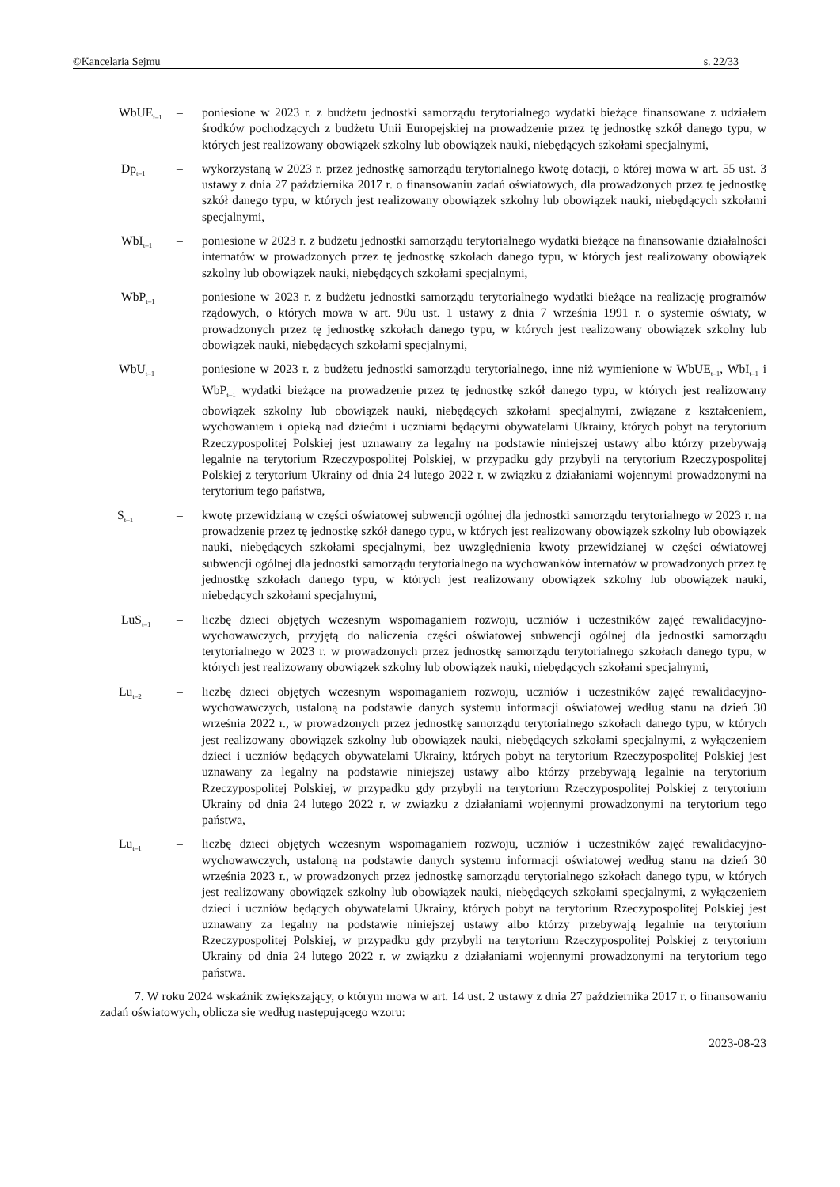©Kancelaria Sejmu s. 22/33
WbUE<sub>t–1</sub>
– poniesione w 2023 r. z budżetu jednostki samorządu terytorialnego wydatki bieżące finansowane z udziałem środków pochodzących z budżetu Unii Europejskiej na prowadzenie przez tę jednostkę szkół danego typu, w których jest realizowany obowiązek szkolny lub obowiązek nauki, niebędących szkołami specjalnymi,
Dp<sub>t–1</sub>
– wykorzystaną w 2023 r. przez jednostkę samorządu terytorialnego kwotę dotacji, o której mowa w art. 55 ust. 3 ustawy z dnia 27 października 2017 r. o finansowaniu zadań oświatowych, dla prowadzonych przez tę jednostkę szkół danego typu, w których jest realizowany obowiązek szkolny lub obowiązek nauki, niebędących szkołami specjalnymi,
WbI<sub>t–1</sub>
– poniesione w 2023 r. z budżetu jednostki samorządu terytorialnego wydatki bieżące na finansowanie działalności internatów w prowadzonych przez tę jednostkę szkołach danego typu, w których jest realizowany obowiązek szkolny lub obowiązek nauki, niebędących szkołami specjalnymi,
WbP<sub>t–1</sub>
– poniesione w 2023 r. z budżetu jednostki samorządu terytorialnego wydatki bieżące na realizację programów rządowych, o których mowa w art. 90u ust. 1 ustawy z dnia 7 września 1991 r. o systemie oświaty, w prowadzonych przez tę jednostkę szkołach danego typu, w których jest realizowany obowiązek szkolny lub obowiązek nauki, niebędących szkołami specjalnymi,
WbU<sub>t–1</sub>
– poniesione w 2023 r. z budżetu jednostki samorządu terytorialnego, inne niż wymienione w WbUE<sub>t–1</sub>, WbI<sub>t–1</sub> i WbP<sub>t–1</sub> wydatki bieżące na prowadzenie przez tę jednostkę szkół danego typu, w których jest realizowany obowiązek szkolny lub obowiązek nauki, niebędących szkołami specjalnymi, związane z kształceniem, wychowaniem i opieką nad dziećmi i uczniami będącymi obywatelami Ukrainy, których pobyt na terytorium Rzeczypospolitej Polskiej jest uznawany za legalny na podstawie niniejszej ustawy albo którzy przebywają legalnie na terytorium Rzeczypospolitej Polskiej, w przypadku gdy przybyli na terytorium Rzeczypospolitej Polskiej z terytorium Ukrainy od dnia 24 lutego 2022 r. w związku z działaniami wojennymi prowadzonymi na terytorium tego państwa,
S<sub>t–1</sub>
– kwotę przewidzianą w części oświatowej subwencji ogólnej dla jednostki samorządu terytorialnego w 2023 r. na prowadzenie przez tę jednostkę szkół danego typu, w których jest realizowany obowiązek szkolny lub obowiązek nauki, niebędących szkołami specjalnymi, bez uwzględnienia kwoty przewidzianej w części oświatowej subwencji ogólnej dla jednostki samorządu terytorialnego na wychowanków internatów w prowadzonych przez tę jednostkę szkołach danego typu, w których jest realizowany obowiązek szkolny lub obowiązek nauki, niebędących szkołami specjalnymi,
LuS<sub>t–1</sub>
– liczbę dzieci objętych wczesnym wspomaganiem rozwoju, uczniów i uczestników zajęć rewalidacyjno-wychowawczych, przyjętą do naliczenia części oświatowej subwencji ogólnej dla jednostki samorządu terytorialnego w 2023 r. w prowadzonych przez jednostkę samorządu terytorialnego szkołach danego typu, w których jest realizowany obowiązek szkolny lub obowiązek nauki, niebędących szkołami specjalnymi,
Lu<sub>t–2</sub>
– liczbę dzieci objętych wczesnym wspomaganiem rozwoju, uczniów i uczestników zajęć rewalidacyjno-wychowawczych, ustaloną na podstawie danych systemu informacji oświatowej według stanu na dzień 30 września 2022 r., w prowadzonych przez jednostkę samorządu terytorialnego szkołach danego typu, w których jest realizowany obowiązek szkolny lub obowiązek nauki, niebędących szkołami specjalnymi, z wyłączeniem dzieci i uczniów będących obywatelami Ukrainy, których pobyt na terytorium Rzeczypospolitej Polskiej jest uznawany za legalny na podstawie niniejszej ustawy albo którzy przebywają legalnie na terytorium Rzeczypospolitej Polskiej, w przypadku gdy przybyli na terytorium Rzeczypospolitej Polskiej z terytorium Ukrainy od dnia 24 lutego 2022 r. w związku z działaniami wojennymi prowadzonymi na terytorium tego państwa,
Lu<sub>t–1</sub>
– liczbę dzieci objętych wczesnym wspomaganiem rozwoju, uczniów i uczestników zajęć rewalidacyjno-wychowawczych, ustaloną na podstawie danych systemu informacji oświatowej według stanu na dzień 30 września 2023 r., w prowadzonych przez jednostkę samorządu terytorialnego szkołach danego typu, w których jest realizowany obowiązek szkolny lub obowiązek nauki, niebędących szkołami specjalnymi, z wyłączeniem dzieci i uczniów będących obywatelami Ukrainy, których pobyt na terytorium Rzeczypospolitej Polskiej jest uznawany za legalny na podstawie niniejszej ustawy albo którzy przebywają legalnie na terytorium Rzeczypospolitej Polskiej, w przypadku gdy przybyli na terytorium Rzeczypospolitej Polskiej z terytorium Ukrainy od dnia 24 lutego 2022 r. w związku z działaniami wojennymi prowadzonymi na terytorium tego państwa.
7. W roku 2024 wskaźnik zwiększający, o którym mowa w art. 14 ust. 2 ustawy z dnia 27 października 2017 r. o finansowaniu zadań oświatowych, oblicza się według następującego wzoru:
2023-08-23